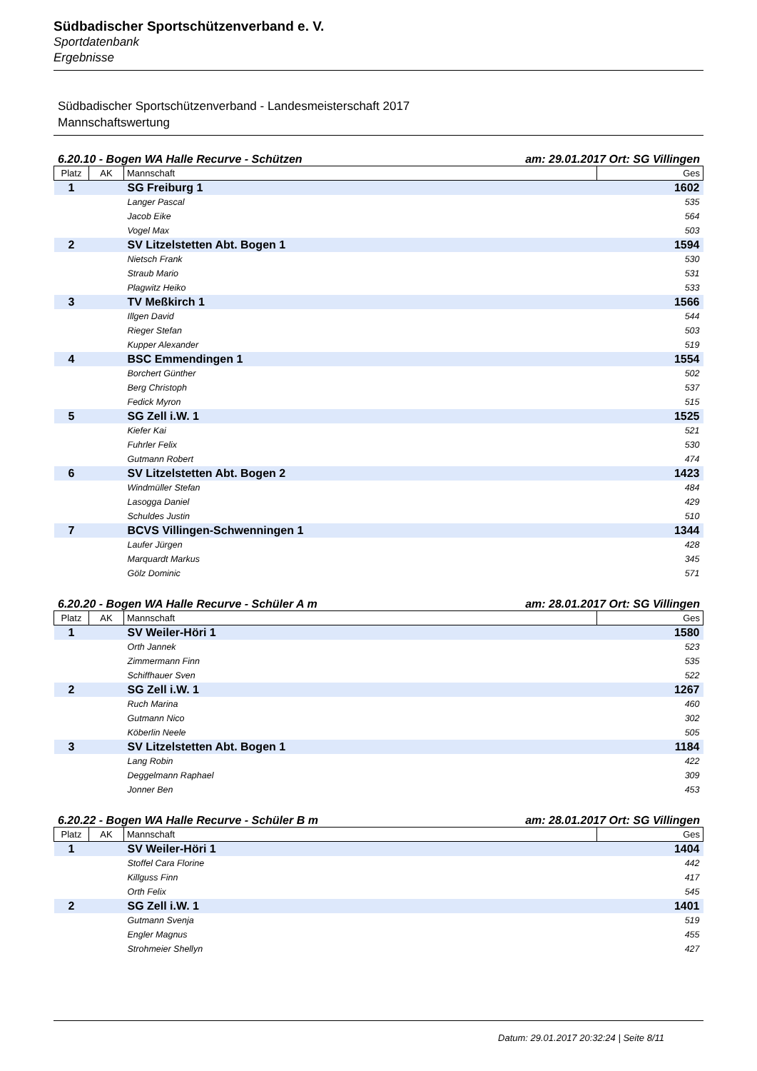Südbadischer Sportschützenverband e. V.
Sportdatenbank
Ergebnisse
Südbadischer Sportschützenverband - Landesmeisterschaft 2017
Mannschaftswertung
6.20.10 - Bogen WA Halle Recurve - Schützen am: 29.01.2017 Ort: SG Villingen
| Platz | AK | Mannschaft | Ges |
| --- | --- | --- | --- |
| 1 | | SG Freiburg 1 | 1602 |
| | | Langer Pascal | 535 |
| | | Jacob Eike | 564 |
| | | Vogel Max | 503 |
| 2 | | SV Litzelstetten Abt. Bogen 1 | 1594 |
| | | Nietsch Frank | 530 |
| | | Straub Mario | 531 |
| | | Plagwitz Heiko | 533 |
| 3 | | TV Meßkirch 1 | 1566 |
| | | Illgen David | 544 |
| | | Rieger Stefan | 503 |
| | | Kupper Alexander | 519 |
| 4 | | BSC Emmendingen 1 | 1554 |
| | | Borchert Günther | 502 |
| | | Berg Christoph | 537 |
| | | Fedick Myron | 515 |
| 5 | | SG Zell i.W. 1 | 1525 |
| | | Kiefer Kai | 521 |
| | | Fuhrler Felix | 530 |
| | | Gutmann Robert | 474 |
| 6 | | SV Litzelstetten Abt. Bogen 2 | 1423 |
| | | Windmüller Stefan | 484 |
| | | Lasogga Daniel | 429 |
| | | Schuldes Justin | 510 |
| 7 | | BCVS Villingen-Schwenningen 1 | 1344 |
| | | Laufer Jürgen | 428 |
| | | Marquardt Markus | 345 |
| | | Gölz Dominic | 571 |
6.20.20 - Bogen WA Halle Recurve - Schüler A m am: 28.01.2017 Ort: SG Villingen
| Platz | AK | Mannschaft | Ges |
| --- | --- | --- | --- |
| 1 | | SV Weiler-Höri 1 | 1580 |
| | | Orth Jannek | 523 |
| | | Zimmermann Finn | 535 |
| | | Schiffhauer Sven | 522 |
| 2 | | SG Zell i.W. 1 | 1267 |
| | | Ruch Marina | 460 |
| | | Gutmann Nico | 302 |
| | | Köberlin Neele | 505 |
| 3 | | SV Litzelstetten Abt. Bogen 1 | 1184 |
| | | Lang Robin | 422 |
| | | Deggelmann Raphael | 309 |
| | | Jonner Ben | 453 |
6.20.22 - Bogen WA Halle Recurve - Schüler B m am: 28.01.2017 Ort: SG Villingen
| Platz | AK | Mannschaft | Ges |
| --- | --- | --- | --- |
| 1 | | SV Weiler-Höri 1 | 1404 |
| | | Stoffel Cara Florine | 442 |
| | | Killguss Finn | 417 |
| | | Orth Felix | 545 |
| 2 | | SG Zell i.W. 1 | 1401 |
| | | Gutmann Svenja | 519 |
| | | Engler Magnus | 455 |
| | | Strohmeier Shellyn | 427 |
Datum: 29.01.2017 20:32:24 | Seite 8/11